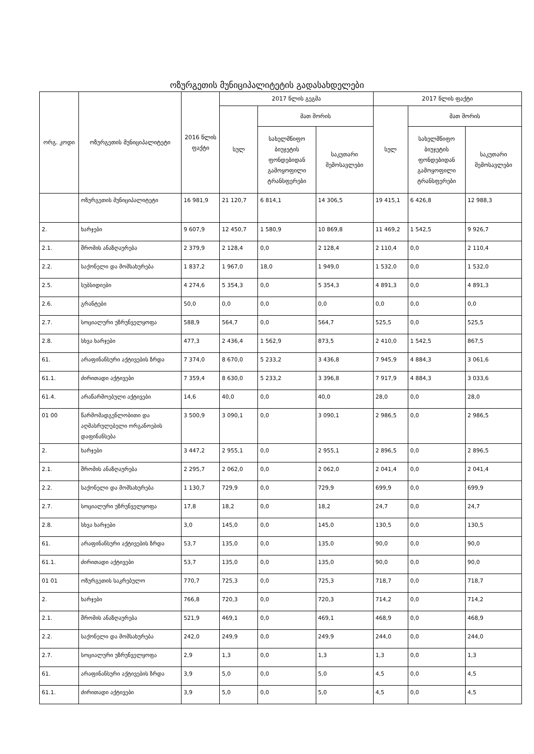ოზურგეთის მუნიციპალიტეტის გადასახდელები
| ორგ. კოდი | ოზურგეთის მუნიციპალიტეტი | 2016 წლის ფაქტი | 2017 წლის გეგმა | | | 2017 წლის ფაქტი | | |
| --- | --- | --- | --- | --- | --- | --- | --- | --- |
| | | | სულ | მათ შორის | | სულ | მათ შორის | |
| | | | | სახელმწიფო ბიუჯეტის ფონდებიდან გამოყოფილი ტრანსფერები | საკუთარი შემოსავლები | | სახელმწიფო ბიუჯეტის ფონდებიდან გამოყოფილი ტრანსფერები | საკუთარი შემოსავლები |
| | ოზურგეთის მუნიციპალიტეტი | 16 981,9 | 21 120,7 | 6 814,1 | 14 306,5 | 19 415,1 | 6 426,8 | 12 988,3 |
| 2. | ხარჯები | 9 607,9 | 12 450,7 | 1 580,9 | 10 869,8 | 11 469,2 | 1 542,5 | 9 926,7 |
| 2.1. | შრომის ანაზღაურება | 2 379,9 | 2 128,4 | 0,0 | 2 128,4 | 2 110,4 | 0,0 | 2 110,4 |
| 2.2. | საქონელი და მომსახურება | 1 837,2 | 1 967,0 | 18,0 | 1 949,0 | 1 532,0 | 0,0 | 1 532,0 |
| 2.5. | სუბსიდიები | 4 274,6 | 5 354,3 | 0,0 | 5 354,3 | 4 891,3 | 0,0 | 4 891,3 |
| 2.6. | გრანტები | 50,0 | 0,0 | 0,0 | 0,0 | 0,0 | 0,0 | 0,0 |
| 2.7. | სოციალური უზრუნველყოფა | 588,9 | 564,7 | 0,0 | 564,7 | 525,5 | 0,0 | 525,5 |
| 2.8. | სხვა ხარჯები | 477,3 | 2 436,4 | 1 562,9 | 873,5 | 2 410,0 | 1 542,5 | 867,5 |
| 61. | არაფინანსური აქტივების ზრდა | 7 374,0 | 8 670,0 | 5 233,2 | 3 436,8 | 7 945,9 | 4 884,3 | 3 061,6 |
| 61.1. | ძირითადი აქტივები | 7 359,4 | 8 630,0 | 5 233,2 | 3 396,8 | 7 917,9 | 4 884,3 | 3 033,6 |
| 61.4. | არაწარმოებული აქტივები | 14,6 | 40,0 | 0,0 | 40,0 | 28,0 | 0,0 | 28,0 |
| 01 00 | წარმომადგენლობითი და აღმასრულებელი ორგანოების დაფინანსება | 3 500,9 | 3 090,1 | 0,0 | 3 090,1 | 2 986,5 | 0,0 | 2 986,5 |
| 2. | ხარჯები | 3 447,2 | 2 955,1 | 0,0 | 2 955,1 | 2 896,5 | 0,0 | 2 896,5 |
| 2.1. | შრომის ანაზღაურება | 2 295,7 | 2 062,0 | 0,0 | 2 062,0 | 2 041,4 | 0,0 | 2 041,4 |
| 2.2. | საქონელი და მომსახურება | 1 130,7 | 729,9 | 0,0 | 729,9 | 699,9 | 0,0 | 699,9 |
| 2.7. | სოციალური უზრუნველყოფა | 17,8 | 18,2 | 0,0 | 18,2 | 24,7 | 0,0 | 24,7 |
| 2.8. | სხვა ხარჯები | 3,0 | 145,0 | 0,0 | 145,0 | 130,5 | 0,0 | 130,5 |
| 61. | არაფინანსური აქტივების ზრდა | 53,7 | 135,0 | 0,0 | 135,0 | 90,0 | 0,0 | 90,0 |
| 61.1. | ძირითადი აქტივები | 53,7 | 135,0 | 0,0 | 135,0 | 90,0 | 0,0 | 90,0 |
| 01 01 | ოზურგეთის საკრებულო | 770,7 | 725,3 | 0,0 | 725,3 | 718,7 | 0,0 | 718,7 |
| 2. | ხარჯები | 766,8 | 720,3 | 0,0 | 720,3 | 714,2 | 0,0 | 714,2 |
| 2.1. | შრომის ანაზღაურება | 521,9 | 469,1 | 0,0 | 469,1 | 468,9 | 0,0 | 468,9 |
| 2.2. | საქონელი და მომსახურება | 242,0 | 249,9 | 0,0 | 249,9 | 244,0 | 0,0 | 244,0 |
| 2.7. | სოციალური უზრუნველყოფა | 2,9 | 1,3 | 0,0 | 1,3 | 1,3 | 0,0 | 1,3 |
| 61. | არაფინანსური აქტივების ზრდა | 3,9 | 5,0 | 0,0 | 5,0 | 4,5 | 0,0 | 4,5 |
| 61.1. | ძირითადი აქტივები | 3,9 | 5,0 | 0,0 | 5,0 | 4,5 | 0,0 | 4,5 |